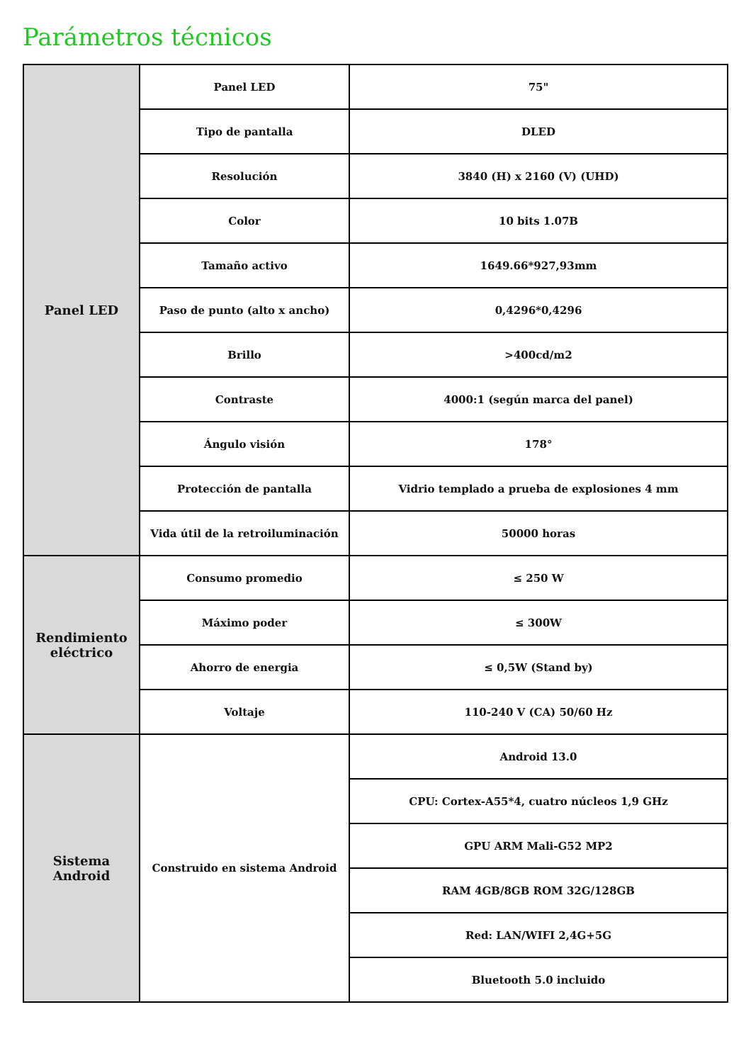Parámetros técnicos
| Panel LED | Panel LED | 75" |
| | Tipo de pantalla | DLED |
| | Resolución | 3840 (H) x 2160 (V) (UHD) |
| | Color | 10 bits 1.07B |
| | Tamaño activo | 1649.66*927,93mm |
| | Paso de punto (alto x ancho) | 0,4296*0,4296 |
| | Brillo | >400cd/m2 |
| | Contraste | 4000:1 (según marca del panel) |
| | Ángulo visión | 178° |
| | Protección de pantalla | Vidrio templado a prueba de explosiones 4 mm |
| | Vida útil de la retroiluminación | 50000 horas |
| Rendimiento eléctrico | Consumo promedio | ≤ 250 W |
| | Máximo poder | ≤ 300W |
| | Ahorro de energia | ≤ 0,5W (Stand by) |
| | Voltaje | 110-240 V (CA) 50/60 Hz |
| Sistema Android | Construido en sistema Android | Android 13.0 |
| | | CPU: Cortex-A55*4, cuatro núcleos 1,9 GHz |
| | | GPU ARM Mali-G52 MP2 |
| | | RAM 4GB/8GB ROM 32G/128GB |
| | | Red: LAN/WIFI 2,4G+5G |
| | | Bluetooth 5.0 incluido |